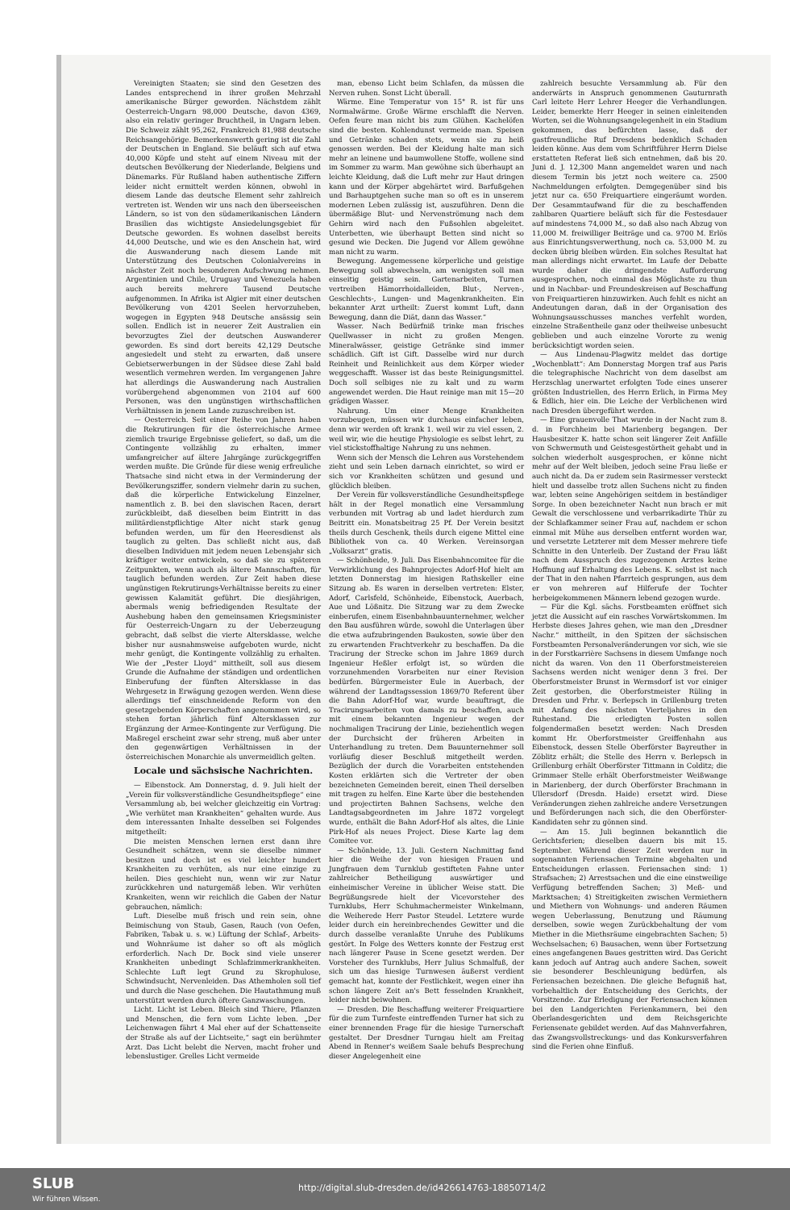Vereinigten Staaten; sie sind den Gesetzen des Landes entsprechend in ihrer großen Mehrzahl amerikanische Bürger geworden. Nächstdem zählt Oesterreich-Ungarn 98,000 Deutsche, davon 4369, also ein relativ geringer Bruchtheil, in Ungarn leben. Die Schweiz zählt 95,262, Frankreich 81,988 deutsche Reichsangehörige. Bemerkenswerth gering ist die Zahl der Deutschen in England. Sie beläuft sich auf etwa 40,000 Köpfe und steht auf einem Niveau mit der deutschen Bevölkerung der Niederlande, Belgiens und Dänemarks. Für Rußland haben authentische Ziffern leider nicht ermittelt werden können, obwohl in diesem Lande das deutsche Element sehr zahlreich vertreten ist. Wenden wir uns nach den überseeischen Ländern, so ist von den südamerikanischen Ländern Brasilien das wichtigste Ansiedelungsgebiet für Deutsche geworden. Es wohnen daselbst bereits 44,000 Deutsche, und wie es den Anschein hat, wird die Auswanderung nach diesem Lande mit Unterstützung des Deutschen Colonialvereins in nächster Zeit noch besonderen Aufschwung nehmen. Argentinien und Chile, Uruguay und Venezuela haben auch bereits mehrere Tausend Deutsche aufgenommen. In Afrika ist Algier mit einer deutschen Bevölkerung von 4201 Seelen hervorzuheben, wogegen in Egypten 948 Deutsche ansässig sein sollen. Endlich ist in neuerer Zeit Australien ein bevorzugtes Ziel der deutschen Auswanderer geworden. Es sind dort bereits 42,129 Deutsche angesiedelt und steht zu erwarten, daß unsere Gebietserwerbungen in der Südsee diese Zahl bald wesentlich vermehren werden. Im vergangenen Jahre hat allerdings die Auswanderung nach Australien vorübergehend abgenommen von 2104 auf 600 Personen, was den ungünstigen wirthschaftlichen Verhältnissen in jenem Lande zuzuschreiben ist.
— Oesterreich. Seit einer Reihe von Jahren haben die Rekrutirungen für die österreichische Armee ziemlich traurige Ergebnisse geliefert, so daß, um die Contingente vollzählig zu erhalten, immer umfangreicher auf ältere Jahrgänge zurückgegriffen werden mußte. Die Gründe für diese wenig erfreuliche Thatsache sind nicht etwa in der Verminderung der Bevölkerungsziffer, sondern vielmehr darin zu suchen, daß die körperliche Entwickelung Einzelner, namentlich z. B. bei den slavischen Racen, derart zurückbleibt, daß dieselben beim Eintritt in das militärdienstpflichtige Alter nicht stark genug befunden werden, um für den Heeresdienst als tauglich zu gelten. Das schließt nicht aus, daß dieselben Individuen mit jedem neuen Lebensjahr sich kräftiger weiter entwickeln, so daß sie zu späteren Zeitpunkten, wenn auch als ältere Mannschaften, für tauglich befunden werden. Zur Zeit haben diese ungünstigen Rekrutirungs-Verhältnisse bereits zu einer gewissen Kalamität geführt. Die diesjährigen, abermals wenig befriedigenden Resultate der Aushebung haben den gemeinsamen Kriegsminister für Oesterreich-Ungarn zu der Ueberzeugung gebracht, daß selbst die vierte Altersklasse, welche bisher nur ausnahmsweise aufgeboten wurde, nicht mehr genügt, die Kontingente vollzählig zu erhalten. Wie der „Pester Lloyd“ mittheilt, soll aus diesem Grunde die Aufnahme der ständigen und ordentlichen Einberufung der fünften Altersklasse in das Wehrgesetz in Erwägung gezogen werden. Wenn diese allerdings tief einschneidende Reform von den gesetzgebenden Körperschaften angenommen wird, so stehen fortan jährlich fünf Altersklassen zur Ergänzung der Armee-Kontingente zur Verfügung. Die Maßregel erscheint zwar sehr streng, muß aber unter den gegenwärtigen Verhältnissen in der österreichischen Monarchie als unvermeidlich gelten.
Locale und sächsische Nachrichten.
— Eibenstock. Am Donnerstag, d. 9. Juli hielt der „Verein für volksverständliche Gesundheitspflege“ eine Versammlung ab, bei welcher gleichzeitig ein Vortrag: „Wie verhütet man Krankheiten“ gehalten wurde. Aus dem interessanten Inhalte desselben sei Folgendes mitgetheilt:
Die meisten Menschen lernen erst dann ihre Gesundheit schätzen, wenn sie dieselbe nimmer besitzen und doch ist es viel leichter hundert Krankheiten zu verhüten, als nur eine einzige zu heilen. Dies geschieht nun, wenn wir zur Natur zurückkehren und naturgemäß leben. Wir verhüten Krankeiten, wenn wir reichlich die Gaben der Natur gebrauchen, nämlich:
Luft. Dieselbe muß frisch und rein sein, ohne Beimischung von Staub, Gasen, Rauch (von Oefen, Fabriken, Tabak u. s. w.) Lüftung der Schlaf-, Arbeits- und Wohnräume ist daher so oft als möglich erforderlich. Nach Dr. Bock sind viele unserer Krankheiten unbedingt Schlafzimmerkrankheiten. Schlechte Luft legt Grund zu Skrophulose, Schwindsucht, Nervenleiden. Das Athemholen soll tief und durch die Nase geschehen. Die Hautathmung muß unterstützt werden durch öftere Ganzwaschungen.
Licht. Licht ist Leben. Bleich sind Thiere, Pflanzen und Menschen, die fern vom Lichte leben. „Der Leichenwagen fährt 4 Mal eher auf der Schattenseite der Straße als auf der Lichtseite,“ sagt ein berühmter Arzt. Das Licht belebt die Nerven, macht froher und lebenslustiger. Grelles Licht vermeide
man, ebenso Licht beim Schlafen, da müssen die Nerven ruhen. Sonst Licht überall.
Wärme. Eine Temperatur von 15° R. ist für uns Normalwärme. Große Wärme erschlafft die Nerven. Oefen feure man nicht bis zum Glühen. Kachelöfen sind die besten. Kohlendunst vermeide man. Speisen und Getränke schaden stets, wenn sie zu heiß genossen werden. Bei der Kleidung halte man sich mehr an leinene und baumwollene Stoffe, wollene sind im Sommer zu warm. Man gewöhne sich überhaupt an leichte Kleidung, daß die Luft mehr zur Haut dringen kann und der Körper abgehärtet wird. Barfußgehen und Barhauptgehen suche man so oft es in unserem modernen Leben zulässig ist, auszuführen. Denn die übermäßige Blut- und Nervenströmung nach dem Gehirn wird nach den Fußsohlen abgeleitet. Unterbetten, wie überhaupt Betten sind nicht so gesund wie Decken. Die Jugend vor Allem gewöhne man nicht zu warm.
Bewegung. Angemessene körperliche und geistige Bewegung soll abwechseln, am wenigsten soll man einseitig geistig sein. Gartenarbeiten, Turnen vertreiben Hämorrhoidalleiden, Blut-, Nerven-, Geschlechts-, Lungen- und Magenkrankheiten. Ein bekannter Arzt urtheilt: Zuerst kommt Luft, dann Bewegung, dann die Diät, dann das Wasser.“
Wasser. Nach Bedürfniß trinke man frisches Quellwasser in nicht zu großen Mengen. Mineralwässer, geistige Getränke sind immer schädlich. Gift ist Gift. Dasselbe wird nur durch Reinheit und Reinlichkeit aus dem Körper wieder weggeschafft. Wasser ist das beste Reinigungsmittel. Doch soll selbiges nie zu kalt und zu warm angewendet werden. Die Haut reinige man mit 15—20 grädigen Wasser.
Nahrung. Um einer Menge Krankheiten vorzubeugen, müssen wir durchaus einfacher leben, denn wir werden oft krank 1. weil wir zu viel essen, 2. weil wir, wie die heutige Physiologie es selbst lehrt, zu viel stickstoffhaltige Nahrung zu uns nehmen.
Wenn sich der Mensch die Lehren aus Vorstehendem zieht und sein Leben darnach einrichtet, so wird er sich vor Krankheiten schützen und gesund und glücklich bleiben.
Der Verein für volksverständliche Gesundheitspflege hält in der Regel monatlich eine Versammlung verbunden mit Vortrag ab und ladet hierdurch zum Beitritt ein. Monatsbeitrag 25 Pf. Der Verein besitzt theils durch Geschenk, theils durch eigene Mittel eine Bibliothek von ca. 40 Werken. Vereinsorgan „Volksarzt“ gratis.
— Schönheide, 9. Juli. Das Eisenbahncomitee für die Verwirklichung des Bahnprojectes Adorf-Hof hielt am letzten Donnerstag im hiesigen Rathskeller eine Sitzung ab. Es waren in derselben vertreten: Elster, Adorf, Carlsfeld, Schönheide, Eibenstock, Auerbach, Aue und Lößnitz. Die Sitzung war zu dem Zwecke einberufen, einem Eisenbahnbauunternehmer, welcher den Bau ausführen würde, sowohl die Unterlagen über die etwa aufzubringenden Baukosten, sowie über den zu erwartenden Frachtverkehr zu beschaffen. Da die Tracirung der Strecke schon im Jahre 1869 durch Ingenieur Heßler erfolgt ist, so würden die vorzunehmenden Vorarbeiten nur einer Revision bedürfen. Bürgermeister Eule in Auerbach, der während der Landtagssession 1869/70 Referent über die Bahn Adorf-Hof war, wurde beauftragt, die Tracirungsarbeiten von damals zu beschaffen, auch mit einem bekannten Ingenieur wegen der nochmaligen Tracirung der Linie, beziehentlich wegen der Durchsicht der früheren Arbeiten in Unterhandlung zu treten. Dem Bauunternehmer soll vorläufig dieser Beschluß mitgetheilt werden. Bezüglich der durch die Vorarbeiten entstehenden Kosten erklärten sich die Vertreter der oben bezeichneten Gemeinden bereit, einen Theil derselben mit tragen zu helfen. Eine Karte über die bestehenden und projectirten Bahnen Sachsens, welche den Landtagsabgeordneten im Jahre 1872 vorgelegt wurde, enthält die Bahn Adorf-Hof als altes, die Linie Pirk-Hof als neues Project. Diese Karte lag dem Comitee vor.
— Schönheide, 13. Juli. Gestern Nachmittag fand hier die Weihe der von hiesigen Frauen und Jungfrauen dem Turnklub gestifteten Fahne unter zahlreicher Betheiligung auswärtiger und einheimischer Vereine in üblicher Weise statt. Die Begrüßungsrede hielt der Vicevorsteher des Turnklubs, Herr Schuhmachermeister Winkelmann, die Weiherede Herr Pastor Steudel. Letztere wurde leider durch ein hereinbrechendes Gewitter und die durch dasselbe veranlaßte Unruhe des Publikums gestört. In Folge des Wetters konnte der Festzug erst nach längerer Pause in Scene gesetzt werden. Der Vorsteher des Turnklubs, Herr Julius Schmalfuß, der sich um das hiesige Turnwesen äußerst verdient gemacht hat, konnte der Festlichkeit, wegen einer ihn schon längere Zeit an's Bett fesselnden Krankheit, leider nicht beiwohnen.
— Dresden. Die Beschaffung weiterer Freiquartiere für die zum Turnfeste eintreffenden Turner hat sich zu einer brennenden Frage für die hiesige Turnerschaft gestaltet. Der Dresdner Turngau hielt am Freitag Abend in Renner's weißem Saale behufs Besprechung dieser Angelegenheit eine
zahlreich besuchte Versammlung ab. Für den anderwärts in Anspruch genommenen Gauturnrath Carl leitete Herr Lehrer Heeger die Verhandlungen. Leider, bemerkte Herr Heeger in seinen einleitenden Worten, sei die Wohnungsangelegenheit in ein Stadium gekommen, das befürchten lasse, daß der gastfreundliche Ruf Dresdens bedenklich Schaden leiden könne. Aus dem vom Schriftführer Herrn Dielse erstatteten Referat ließ sich entnehmen, daß bis 20. Juni d. J. 12,300 Mann angemeldet waren und nach diesem Termin bis jetzt noch weitere ca. 2500 Nachmeldungen erfolgten. Demgegenüber sind bis jetzt nur ca. 650 Freiquartiere eingeräumt worden. Der Gesammtaufwand für die zu beschaffenden zahlbaren Quartiere beläuft sich für die Festesdauer auf mindestens 74,000 M., so daß also nach Abzug von 11,000 M. freiwilliger Beiträge und ca. 9700 M. Erlös aus Einrichtungsverwerthung, noch ca. 53,000 M. zu decken übrig bleiben würden. Ein solches Resultat hat man allerdings nicht erwartet. Im Laufe der Debatte wurde daher die dringendste Aufforderung ausgesprochen, noch einmal das Möglichste zu thun und in Nachbar- und Freundeskreisen auf Beschaffung von Freiquartieren hinzuwirken. Auch fehlt es nicht an Andeutungen daran, daß in der Organisation des Wohnungsausschusses manches verfehlt worden, einzelne Straßentheile ganz oder theilweise unbesucht geblieben und auch einzelne Vororte zu wenig berücksichtigt worden seien.
— Aus Lindenau-Plagwitz meldet das dortige „Wochenblatt“: Am Donnerstag Morgen traf aus Paris die telegraphische Nachricht von dem daselbst am Herzschlag unerwartet erfolgten Tode eines unserer größten Industriellen, des Herrn Erlich, in Firma Mey & Edlich, hier ein. Die Leiche der Verblichenen wird nach Dresden übergeführt werden.
— Eine grauenvolle That wurde in der Nacht zum 8. d. in Forchheim bei Marienberg begangen. Der Hausbesitzer K. hatte schon seit längerer Zeit Anfälle von Schwermuth und Geistesgestörtheit gehabt und in solchen wiederholt ausgesprochen, er könne nicht mehr auf der Welt bleiben, jedoch seine Frau ließe er auch nicht da. Da er zudem sein Rasirmesser versteckt hielt und dasselbe trotz allen Suchens nicht zu finden war, lebten seine Angehörigen seitdem in beständiger Sorge. In oben bezeichneter Nacht nun brach er mit Gewalt die verschlossene und verbarrikadirte Thür zu der Schlafkammer seiner Frau auf, nachdem er schon einmal mit Mühe aus derselben entfernt worden war, und versetzte Letzterer mit dem Messer mehrere tiefe Schnitte in den Unterleib. Der Zustand der Frau läßt nach dem Ausspruch des zugezogenen Arztes keine Hoffnung auf Erhaltung des Lebens. K. selbst ist nach der That in den nahen Pfarrteich gesprungen, aus dem er von mehreren auf Hilferufe der Tochter herbeigekommenen Männern lebend gezogen wurde.
— Für die Kgl. sächs. Forstbeamten eröffnet sich jetzt die Aussicht auf ein rasches Vorwärtskommen. Im Herbste dieses Jahres gehen, wie man den „Dresdner Nachr.“ mittheilt, in den Spitzen der sächsischen Forstbeamten Personalveränderungen vor sich, wie sie in der Forstkarrière Sachsens in diesem Umfange noch nicht da waren. Von den 11 Oberforstmeistereien Sachsens werden nicht weniger denn 3 frei. Der Oberforstmeister Brunst in Wermsdorf ist vor einiger Zeit gestorben, die Oberforstmeister Rüling in Dresden und Frhr. v. Berlepsch in Grillenburg treten mit Anfang des nächsten Vierteljahres in den Ruhestand. Die erledigten Posten sollen folgendermaßen besetzt werden: Nach Dresden kommt Hr. Oberforstmeister Greiffenhahn aus Eibenstock, dessen Stelle Oberförster Bayreuther in Zöblitz erhält; die Stelle des Herrn v. Berlepsch in Grillenburg erhält Oberförster Tittmann in Colditz; die Grimmaer Stelle erhält Oberforstmeister Weißwange in Marienberg, der durch Oberförster Brachmann in Ullersdorf (Dresdn. Haide) ersetzt wird. Diese Veränderungen ziehen zahlreiche andere Versetzungen und Beförderungen nach sich, die den Oberförster-Kandidaten sehr zu gönnen sind.
— Am 15. Juli beginnen bekanntlich die Gerichtsferien; dieselben dauern bis mit 15. September. Während dieser Zeit werden nur in sogenannten Feriensachen Termine abgehalten und Entscheidungen erlassen. Feriensachen sind: 1) Strafsachen; 2) Arrestsachen und die eine einstweilige Verfügung betreffenden Sachen; 3) Meß- und Marktsachen; 4) Streitigkeiten zwischen Vermiethern und Miethern von Wohnungs- und anderen Räumen wegen Ueberlassung, Benutzung und Räumung derselben, sowie wegen Zurückbehaltung der vom Miether in die Miethsräume eingebrachten Sachen; 5) Wechselsachen; 6) Bausachen, wenn über Fortsetzung eines angefangenen Baues gestritten wird. Das Gericht kann jedoch auf Antrag auch andere Sachen, soweit sie besonderer Beschleunigung bedürfen, als Feriensachen bezeichnen. Die gleiche Befugniß hat, vorbehaltlich der Entscheidung des Gerichts, der Vorsitzende. Zur Erledigung der Feriensachen können bei den Landgerichten Ferienkammern, bei den Oberlandesgerichten und dem Reichsgerichte Feriensenate gebildet werden. Auf das Mahnverfahren, das Zwangsvollstreckungs- und das Konkursverfahren sind die Ferien ohne Einfluß.
SLUB
Wir führen Wissen.
http://digital.slub-dresden.de/id426614763-18850714/2